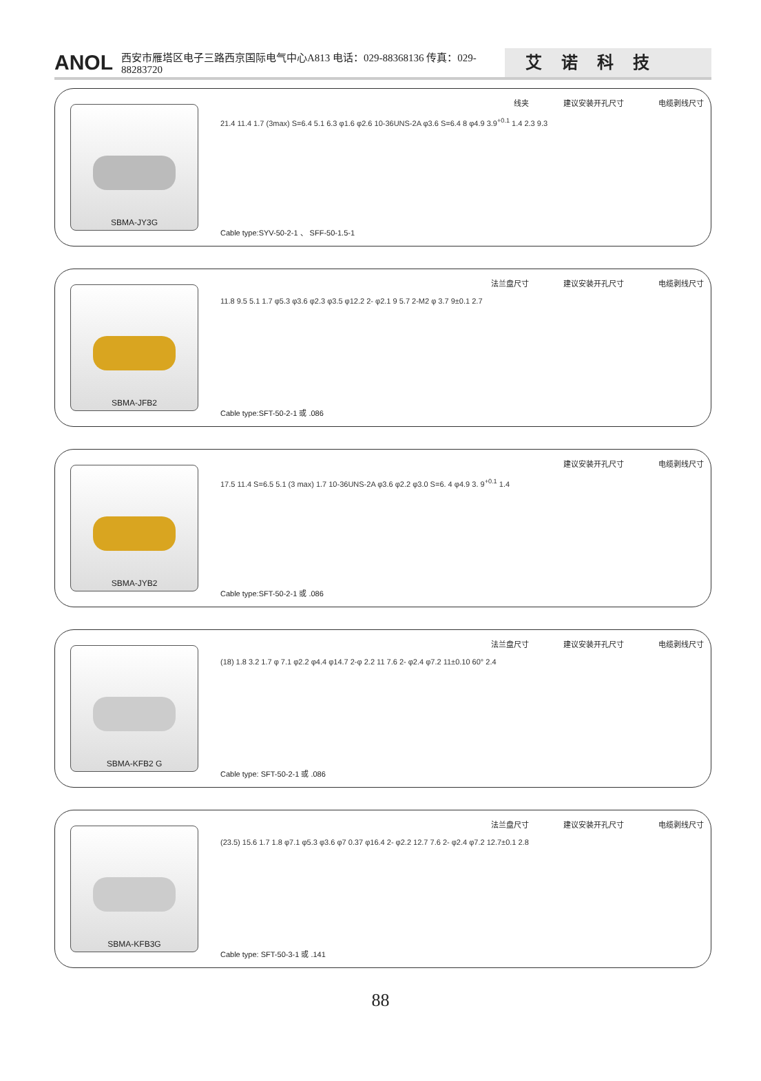ANOL 西安市雁塔区电子三路西京国际电气中心A813 电话：029-88368136 传真：029-88283720 艾诺科技
SBMA-JY3G
线夹 建议安装开孔尺寸 电缆剥线尺寸
21.4 11.4 1.7 (3max) S=6.4 5.1 6.3 φ1.6 φ2.6 10-36UNS-2A φ3.6 S=6.4 8 φ4.9 3.9<sup>+0.1</sup> 1.4 2.3 9.3
Cable type:SYV-50-2-1 、 SFF-50-1.5-1
SBMA-JFB2
法兰盘尺寸 建议安装开孔尺寸 电缆剥线尺寸
11.8 9.5 5.1 1.7 φ5.3 φ3.6 φ2.3 φ3.5 φ12.2 2- φ2.1 9 5.7 2-M2 φ 3.7 9±0.1 2.7
Cable type:SFT-50-2-1 或 .086
SBMA-JYB2
建议安装开孔尺寸 电缆剥线尺寸
17.5 11.4 S=6.5 5.1 (3 max) 1.7 10-36UNS-2A φ3.6 φ2.2 φ3.0 S=6. 4 φ4.9 3. 9<sup>+0.1</sup> 1.4
Cable type:SFT-50-2-1 或 .086
SBMA-KFB2 G
法兰盘尺寸 建议安装开孔尺寸 电缆剥线尺寸
(18) 1.8 3.2 1.7 φ 7.1 φ2.2 φ4.4 φ14.7 2-φ 2.2 11 7.6 2- φ2.4 φ7.2 11±0.10 60° 2.4
Cable type: SFT-50-2-1 或 .086
SBMA-KFB3G
法兰盘尺寸 建议安装开孔尺寸 电缆剥线尺寸
(23.5) 15.6 1.7 1.8 φ7.1 φ5.3 φ3.6 φ7 0.37 φ16.4 2- φ2.2 12.7 7.6 2- φ2.4 φ7.2 12.7±0.1 2.8
Cable type: SFT-50-3-1 或 .141
88